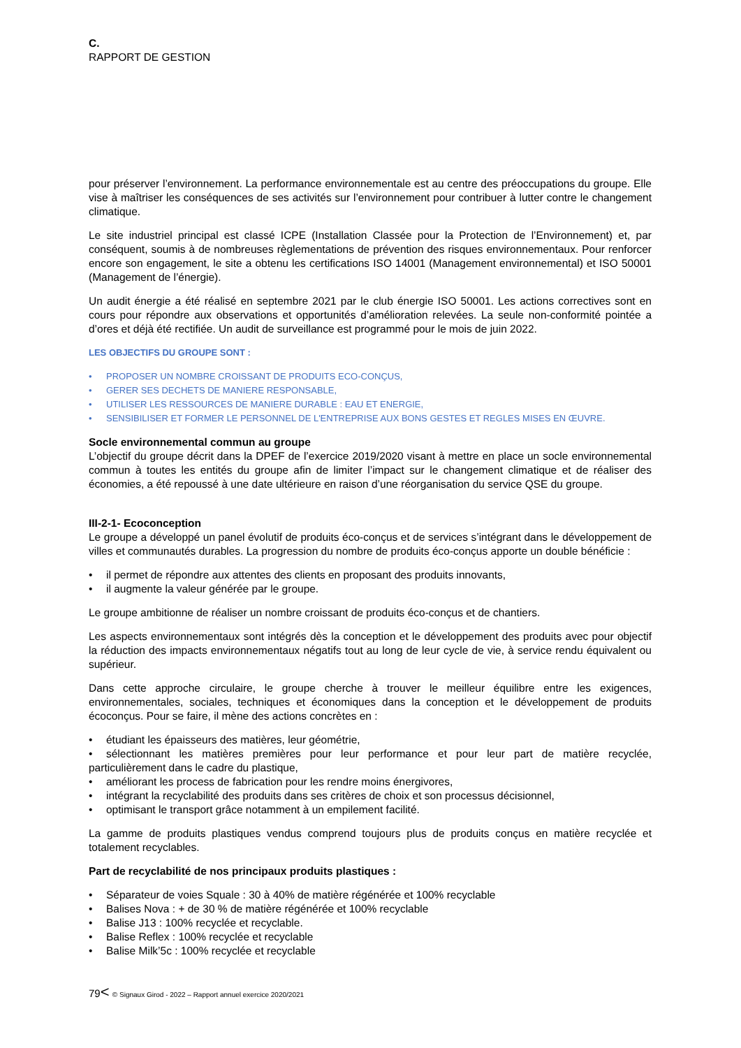C.
RAPPORT DE GESTION
pour préserver l’environnement. La performance environnementale est au centre des préoccupations du groupe. Elle vise à maîtriser les conséquences de ses activités sur l’environnement pour contribuer à lutter contre le changement climatique.
Le site industriel principal est classé ICPE (Installation Classée pour la Protection de l’Environnement) et, par conséquent, soumis à de nombreuses règlementations de prévention des risques environnementaux. Pour renforcer encore son engagement, le site a obtenu les certifications ISO 14001 (Management environnemental) et ISO 50001 (Management de l’énergie).
Un audit énergie a été réalisé en septembre 2021 par le club énergie ISO 50001. Les actions correctives sont en cours pour répondre aux observations et opportunités d’amélioration relevées. La seule non-conformité pointée a d’ores et déjà été rectifiée. Un audit de surveillance est programmé pour le mois de juin 2022.
LES OBJECTIFS DU GROUPE SONT :
• PROPOSER UN NOMBRE CROISSANT DE PRODUITS ECO-CONÇUS,
• GERER SES DECHETS DE MANIERE RESPONSABLE,
• UTILISER LES RESSOURCES DE MANIERE DURABLE : EAU ET ENERGIE,
• SENSIBILISER ET FORMER LE PERSONNEL DE L'ENTREPRISE AUX BONS GESTES ET REGLES MISES EN ŒUVRE.
Socle environnemental commun au groupe
L’objectif du groupe décrit dans la DPEF de l’exercice 2019/2020 visant à mettre en place un socle environnemental commun à toutes les entités du groupe afin de limiter l’impact sur le changement climatique et de réaliser des économies, a été repoussé à une date ultérieure en raison d’une réorganisation du service QSE du groupe.
III-2-1- Ecoconception
Le groupe a développé un panel évolutif de produits éco-conçus et de services s’intégrant dans le développement de villes et communautés durables. La progression du nombre de produits éco-conçus apporte un double bénéficie :
• il permet de répondre aux attentes des clients en proposant des produits innovants,
• il augmente la valeur générée par le groupe.
Le groupe ambitionne de réaliser un nombre croissant de produits éco-conçus et de chantiers.
Les aspects environnementaux sont intégrés dès la conception et le développement des produits avec pour objectif la réduction des impacts environnementaux négatifs tout au long de leur cycle de vie, à service rendu équivalent ou supérieur.
Dans cette approche circulaire, le groupe cherche à trouver le meilleur équilibre entre les exigences, environnementales, sociales, techniques et économiques dans la conception et le développement de produits écoconçus. Pour se faire, il mène des actions concrètes en :
• étudiant les épaisseurs des matières, leur géométrie,
• sélectionnant les matières premières pour leur performance et pour leur part de matière recyclée, particulièrement dans le cadre du plastique,
• améliorant les process de fabrication pour les rendre moins énergivores,
• intégrant la recyclabilité des produits dans ses critères de choix et son processus décisionnel,
• optimisant le transport grâce notamment à un empilement facilité.
La gamme de produits plastiques vendus comprend toujours plus de produits conçus en matière recyclée et totalement recyclables.
Part de recyclabilité de nos principaux produits plastiques :
• Séparateur de voies Squale : 30 à 40% de matière régénérée et 100% recyclable
• Balises Nova : + de 30 % de matière régénérée et 100% recyclable
• Balise J13 : 100% recyclée et recyclable.
• Balise Reflex : 100% recyclée et recyclable
• Balise Milk’5c : 100% recyclée et recyclable
79< © Signaux Girod - 2022 – Rapport annuel exercice 2020/2021